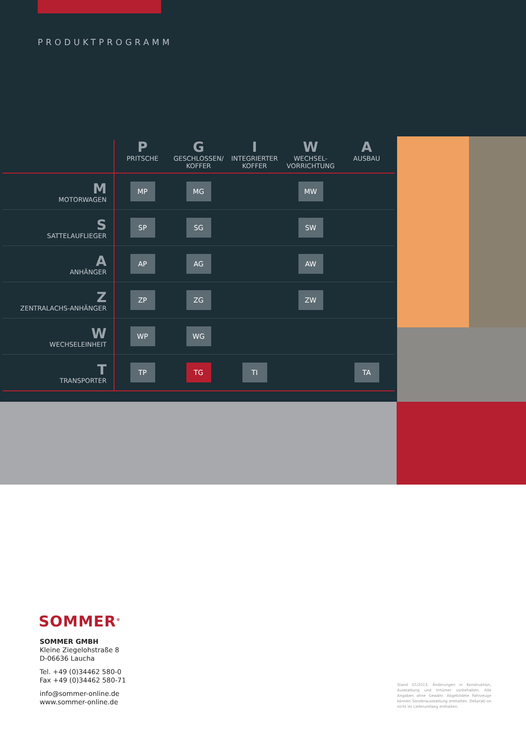PRODUKTPROGRAMM
| | P PRITSCHE | G GESCHLOSSEN/ KOFFER | I INTEGRIERTER KOFFER | W WECHSEL-VORRICHTUNG | A AUSBAU |
| --- | --- | --- | --- | --- | --- |
| M MOTORWAGEN | MP | MG | | MW | |
| S SATTELAUFLIEGER | SP | SG | | SW | |
| A ANHÄNGER | AP | AG | | AW | |
| Z ZENTRALACHS-ANHÄNGER | ZP | ZG | | ZW | |
| W WECHSELEINHEIT | WP | WG | | | |
| T TRANSPORTER | TP | TG | TI | | TA |
SOMMER<sup>®</sup>
SOMMER GMBH
Kleine Ziegelohstraße 8
D-06636 Laucha
Tel. +49 (0)34462 580-0
Fax +49 (0)34462 580-71
info@sommer-online.de
www.sommer-online.de
Stand 01/2013. Änderungen in Konstruktion, Ausstattung und Irrtümer vorbehalten. Alle Angaben ohne Gewähr. Abgebildete Fahrzeuge können Sonderausstattung enthalten. Dekorati-on nicht im Lieferumfang enthalten.